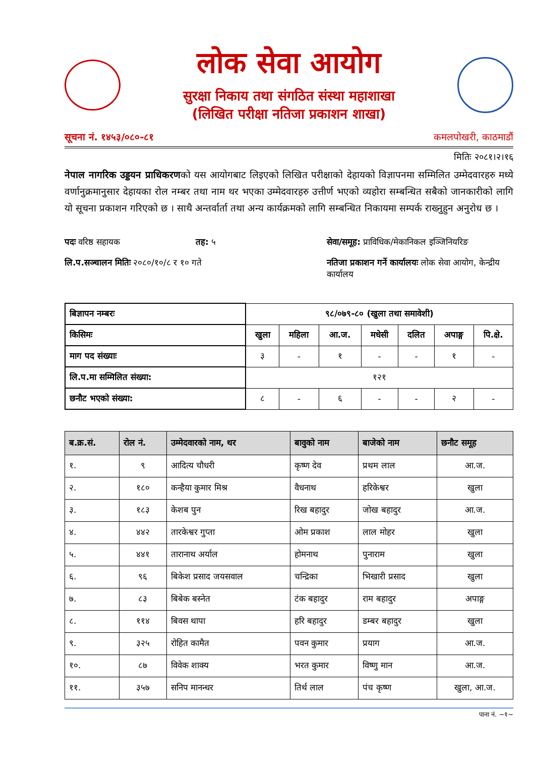लोक सेवा आयोग
सुरक्षा निकाय तथा संगठित संस्था महाशाखा
(लिखित परीक्षा नतिजा प्रकाशन शाखा)
सूचना नं. १४५३/०८०-८१ कमलपोखरी, काठमाडौं
मितिः २०८१।२।१६
नेपाल नागरिक उड्डयन प्राधिकरणको यस आयोगबाट लिइएको लिखित परीक्षाको देहायको विज्ञापनमा सम्मिलित उम्मेदवारहरु मध्ये वर्णानुक्रमानुसार देहायका रोल नम्बर तथा नाम थर भएका उम्मेदवारहरु उत्तीर्ण भएको व्यहोरा सम्बन्धित सबैको जानकारीको लागि यो सूचना प्रकाशन गरिएको छ । साथै अन्तर्वार्ता तथा अन्य कार्यक्रमको लागि सम्बन्धित निकायमा सम्पर्क राख्नुहुन अनुरोध छ ।
पदः वरिष्ठ सहायक
तह: ५
सेवा/समूह: प्राविधिक/मेकानिकल इञ्जिनियरिङ
लि.प.सञ्चालन मितिः २०८०/१०/८ र १० गते
नतिजा प्रकाशन गर्ने कार्यालयः लोक सेवा आयोग, केन्द्रीय कार्यालय
| बिज्ञापन नम्बरः | ९८/०७९-८० (खुला तथा समावेशी) | | | | | | |
| किसिमः | खुला | महिला | आ.ज. | मधेसी | दलित | अपाङ्ग | पि.क्षे. |
| माग पद संख्याः | ३ | - | १ | - | - | १ | - |
| लि.प.मा सम्मिलित संख्या: | १२१ | | | | | | |
| छनौट भएको संख्या: | ८ | - | ६ | - | - | २ | - |
| ब.क्र.सं. | रोल नं. | उम्मेदवारको नाम, थर | बावुको नाम | बाजेको नाम | छनौट समूह |
| --- | --- | --- | --- | --- | --- |
| १. | ९ | आदित्य चौधरी | कृष्ण देव | प्रथम लाल | आ.ज. |
| २. | १८० | कन्हैया कुमार मिश्र | वैधनाथ | हरिकेश्वर | खुला |
| ३. | १८३ | केशब पुन | रिख बहादुर | जोख बहादुर | आ.ज. |
| ४. | ४४२ | तारकेश्वर गुप्ता | ओम प्रकाश | लाल मोहर | खुला |
| ५. | ४४१ | तारानाथ अर्याल | होमनाथ | पुनाराम | खुला |
| ६. | ९६ | बिकेश प्रसाद जयसवाल | चन्द्रिका | भिखारी प्रसाद | खुला |
| ७. | ८३ | बिबेक बस्नेत | टंक बहादुर | राम बहादुर | अपाङ्ग |
| ८. | ११४ | बिवस थापा | हरि बहादुर | डम्बर बहादुर | खुला |
| ९. | ३२५ | रोहित कामैत | पवन कुमार | प्रयाग | आ.ज. |
| १०. | ८७ | विवेक शाक्य | भरत कुमार | विष्णु मान | आ.ज. |
| ११. | ३५७ | सनिप मानन्धर | तिर्थ लाल | पंच कृष्ण | खुला, आ.ज. |
पाना नं. ~१~